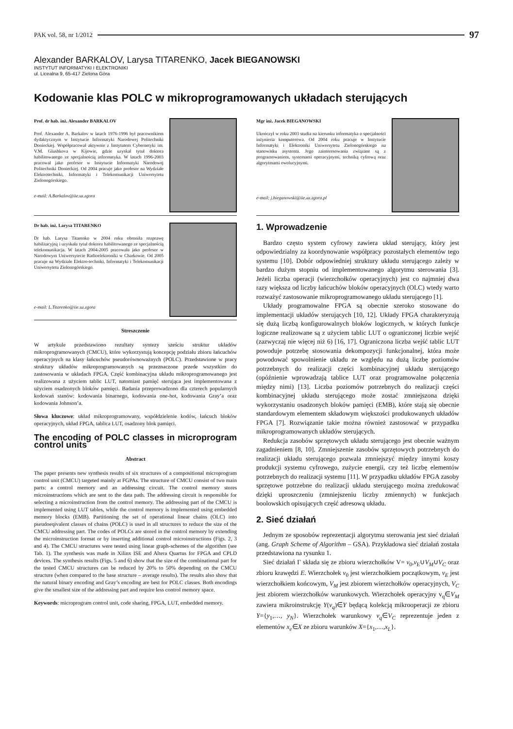PAK vol. 58, nr 1/2012 97
Alexander BARKALOV, Larysa TITARENKO, Jacek BIEGANOWSKI
INSTYTUT INFORMATYKI I ELEKTRONIKI
ul. Licealna 9, 65-417 Zielona Góra
Kodowanie klas POLC w mikroprogramowanych układach sterujących
Prof. dr hab. inż. Alexander BARKALOV
Prof. Alexander A. Barkalov w latach 1976-1996 był pracownikiem dydaktycznym w Instytucie Informatyki Narodowej Politechniki Donieckiej. Współpracował aktywnie z Instytutem Cybernetyki im. V.M. Glushkova w Kijowie, gdzie uzyskał tytuł doktora habilitowanego ze specjalnością informatyka. W latach 1996-2003 pracował jako profesor w Instytucie Informatyki Narodowej Politechniki Donieckiej. Od 2004 pracuje jako profesor na Wydziale Elektrotechniki, Informatyki i Telekomunikacji Uniwersytetu Zielonogórskiego.
e-mail: A.Barkalov@iie.uz.zgora
Dr hab. inż. Larysa TITARENKO
Dr hab. Larysa Titarenko w 2004 roku obroniła rozprawę habilitacyjną i uzyskała tytuł doktora habilitowanego ze specjalnością telekomunikacja. W latach 2004-2005 pracowała jako profesor w Narodowym Uniwersytecie Radioelektroniki w Charkowie. Od 2005 pracuje na Wydziale Elektro-techniki, Informatyki i Telekomunikacji Uniwersytetu Zielonogórskiego.
e-mail: L.Titarenko@iie.uz.zgora
Streszczenie
W artykule przedstawiono rezultaty syntezy sześciu struktur układów mikroprogramowanych (CMCU), które wykorzystują koncepcję podziału zbioru łańcuchów operacyjnych na klasy łańcuchów pseudorównoważnych (POLC). Przedstawione w pracy struktury układów mikroprogramowanych są przeznaczone przede wszystkim do zastosowania w układach FPGA. Część kombinacyjna układu mikroprogramowanego jest realizowana z użyciem tablic LUT, natomiast pamięć sterująca jest implementowana z użyciem osadzonych bloków pamięci. Badania przeprowadzono dla czterech popularnych kodowań stanów: kodowania binarnego, kodowania one-hot, kodowania Gray’a oraz kodowania Johnson’a.
Słowa kluczowe: układ mikroprogramowany, współdzielenie kodów, łańcuch bloków operacyjnych, układ FPGA, tablica LUT, osadzony blok pamięci.
The encoding of POLC classes in microprogram control units
Abstract
The paper presents new synthesis results of six structures of a compositional microprogram control unit (CMCU) targeted mainly at FGPAs. The structure of CMCU consist of two main parts: a control memory and an addressing circuit. The control memory stores microinstructions which are sent to the data path. The addressing circuit is responsible for selecting a microinstruction from the control memory. The addressing part of the CMCU is implemented using LUT tables, while the control memory is implemented using embedded memory blocks (EMB). Partitioning the set of operational linear chains (OLC) into pseudoeqivalent classes of chains (POLC) is used in all structures to reduce the size of the CMCU addressing part. The codes of POLCs are stored in the control memory by extending the microinstruction format or by inserting additional control microinstructions (Figs. 2, 3 and 4). The CMCU structures were tested using linear graph-schemes of the algorithm (see Tab. 1). The synthesis was made in Xilinx ISE and Altera Quartus for FPGA and CPLD devices. The synthesis results (Figs. 5 and 6) show that the size of the combinational part for the tested CMCU structures can be reduced by 20% to 50% depending on the CMCU structure (when compared to the base structure – average results). The results also show that the natural binary encoding and Gray’s encoding are best for POLC classes. Both encodings give the smallest size of the addressing part and require less control memory space.
Keywords: microprogram control unit, code sharing, FPGA, LUT, embedded memory.
Mgr inż. Jacek BIEGANOWSKI
Ukończył w roku 2003 studia na kierunku informatyka o specjalności inżynieria komputerowa. Od 2004 roku pracuje w Instytucie Informatyki i Elektroniki Uniwersytetu Zielonogórskiego na stanowisku asystenta. Jego zainteresowania związane są z programowaniem, systemami operacyjnymi, techniką cyfrową oraz algorytmami ewolucyjnymi.
e-mail: j.bieganowski@iie.uz.zgora.pl
1. Wprowadzenie
Bardzo często system cyfrowy zawiera układ sterujący, który jest odpowiedzialny za koordynowanie współpracy pozostałych elementów tego systemu [10]. Dobór odpowiedniej struktury układu sterującego zależy w bardzo dużym stopniu od implementowanego algorytmu sterowania [3]. Jeżeli liczba operacji (wierzchołków operacyjnych) jest co najmniej dwa razy większa od liczby łańcuchów bloków operacyjnych (OLC) wtedy warto rozważyć zastosowanie mikroprogramowanego układu sterującego [1].
Układy programowalne FPGA są obecnie szeroko stosowane do implementacji układów sterujących [10, 12]. Układy FPGA charakteryzują się dużą liczbą konfigurowalnych bloków logicznych, w których funkcje logiczne realizowane są z użyciem tablic LUT o ograniczonej liczbie wejść (zazwyczaj nie więcej niż 6) [16, 17]. Ograniczona liczba wejść tablic LUT powoduje potrzebę stosowania dekompozycji funkcjonalnej, która może powodować spowolnienie układu ze względu na dużą liczbę poziomów potrzebnych do realizacji części kombinacyjnej układu sterującego (opóźnienie wprowadzają tablice LUT oraz programowalne połączenia między nimi) [13]. Liczba poziomów potrzebnych do realizacji części kombinacyjnej układu sterującego może zostać zmniejszona dzięki wykorzystaniu osadzonych bloków pamięci (EMB), które stają się obecnie standardowym elementem składowym większości produkowanych układów FPGA [7]. Rozwiązanie takie można również zastosować w przypadku mikroprogramowanych układów sterujących.
Redukcja zasobów sprzętowych układu sterującego jest obecnie ważnym zagadnieniem [8, 10]. Zmniejszenie zasobów sprzętowych potrzebnych do realizacji układu sterującego pozwala zmniejszyć między innymi koszy produkcji systemu cyfrowego, zużycie energii, czy też liczbę elementów potrzebnych do realizacji systemu [11]. W przypadku układów FPGA zasoby sprzętowe potrzebne do realizacji układu sterującego można zredukować dzięki uproszczeniu (zmniejszeniu liczby zmiennych) w funkcjach boolowskich opisujących część adresową układu.
2. Sieć działań
Jednym ze sposobów reprezentacji algorytmu sterowania jest sieć działań (ang. Graph Scheme of Algorithm – GSA). Przykładowa sieć działań została przedstawiona na rysunku 1.
Sieć działań Γ składa się ze zbioru wierzchołków V= v<sub>0</sub>,v<sub>E</sub>∪V<sub>M</sub>∪V<sub>C</sub> oraz zbioru krawędzi E. Wierzchołek v<sub>0</sub> jest wierzchołkiem początkowym, v<sub>E</sub> jest wierzchołkiem końcowym, V<sub>M</sub> jest zbiorem wierzchołków operacyjnych, V<sub>C</sub> jest zbiorem wierzchołków warunkowych. Wierzchołek operacyjny v<sub>q</sub>∈V<sub>M</sub> zawiera mikroinstrukcję Y(v<sub>q</sub>)∈Y będącą kolekcją mikrooperacji ze zbioru Y={y<sub>1</sub>,…, y<sub>N</sub>}. Wierzchołek warunkowy v<sub>q</sub>∈V<sub>C</sub> reprezentuje jeden z elementów x<sub>e</sub>∈X ze zbioru warunków X={x<sub>1</sub>,…,x<sub>L</sub>}.